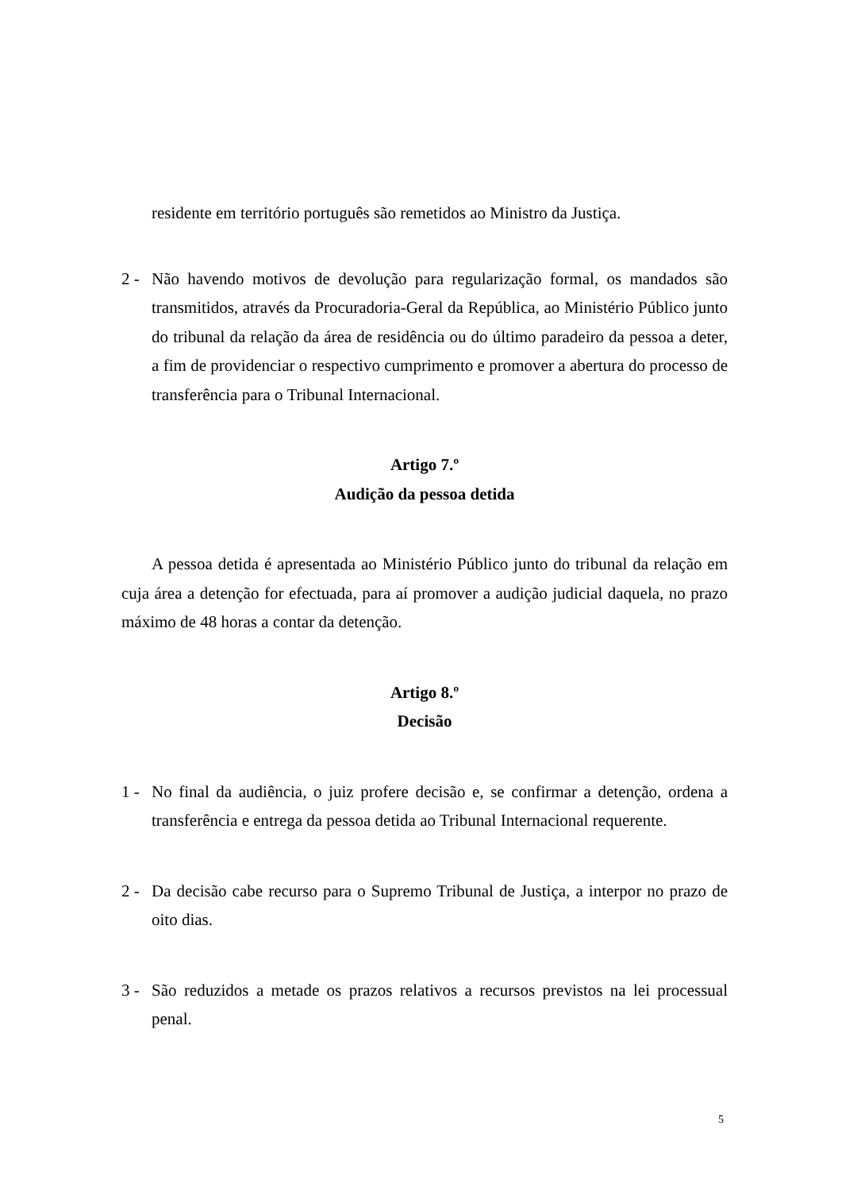residente em território português são remetidos ao Ministro da Justiça.
2 - Não havendo motivos de devolução para regularização formal, os mandados são transmitidos, através da Procuradoria-Geral da República, ao Ministério Público junto do tribunal da relação da área de residência ou do último paradeiro da pessoa a deter, a fim de providenciar o respectivo cumprimento e promover a abertura do processo de transferência para o Tribunal Internacional.
Artigo 7.º
Audição da pessoa detida
A pessoa detida é apresentada ao Ministério Público junto do tribunal da relação em cuja área a detenção for efectuada, para aí promover a audição judicial daquela, no prazo máximo de 48 horas a contar da detenção.
Artigo 8.º
Decisão
1 - No final da audiência, o juiz profere decisão e, se confirmar a detenção, ordena a transferência e entrega da pessoa detida ao Tribunal Internacional requerente.
2 - Da decisão cabe recurso para o Supremo Tribunal de Justiça, a interpor no prazo de oito dias.
3 - São reduzidos a metade os prazos relativos a recursos previstos na lei processual penal.
5